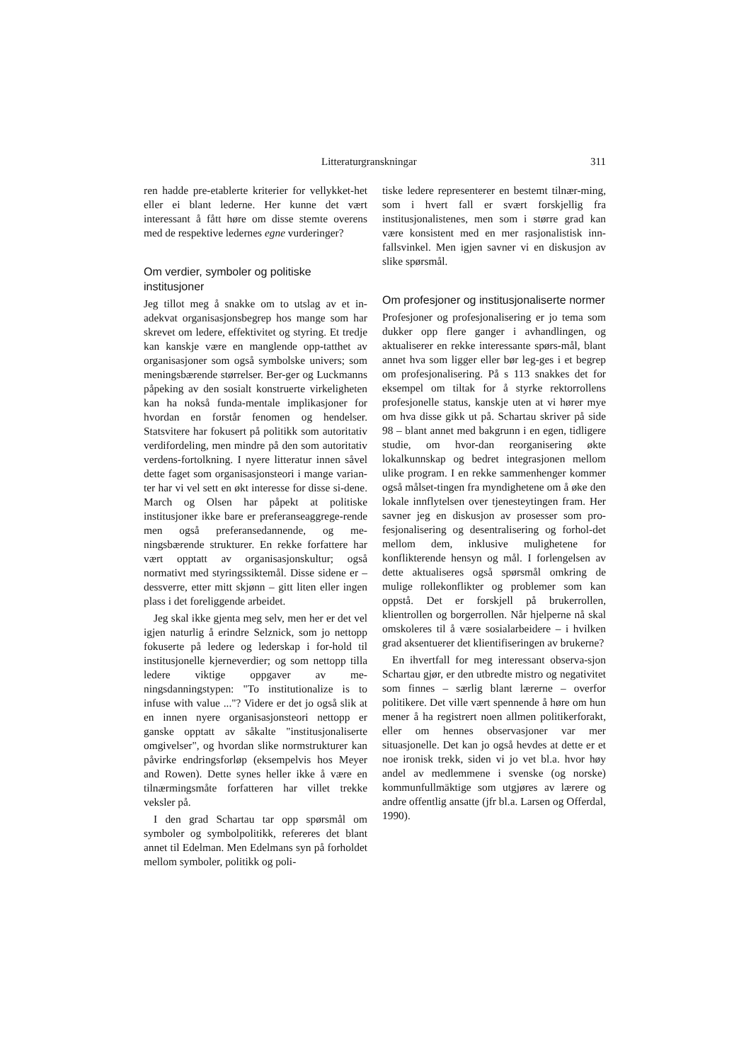Litteraturgranskningar 311
ren hadde pre-etablerte kriterier for vellykket-het eller ei blant lederne. Her kunne det vært interessant å fått høre om disse stemte overens med de respektive ledernes egne vurderinger?
Om verdier, symboler og politiske institusjoner
Jeg tillot meg å snakke om to utslag av et in-adekvat organisasjonsbegrep hos mange som har skrevet om ledere, effektivitet og styring. Et tredje kan kanskje være en manglende opp-tatthet av organisasjoner som også symbolske univers; som meningsbærende størrelser. Ber-ger og Luckmanns påpeking av den sosialt konstruerte virkeligheten kan ha nokså funda-mentale implikasjoner for hvordan en forstår fenomen og hendelser. Statsvitere har fokusert på politikk som autoritativ verdifordeling, men mindre på den som autoritativ verdens-fortolkning. I nyere litteratur innen såvel dette faget som organisasjonsteori i mange varian-ter har vi vel sett en økt interesse for disse si-dene. March og Olsen har påpekt at politiske institusjoner ikke bare er preferanseaggrege-rende men også preferansedannende, og me-ningsbærende strukturer. En rekke forfattere har vært opptatt av organisasjonskultur; også normativt med styringssiktemål. Disse sidene er – dessverre, etter mitt skjønn – gitt liten eller ingen plass i det foreliggende arbeidet.
Jeg skal ikke gjenta meg selv, men her er det vel igjen naturlig å erindre Selznick, som jo nettopp fokuserte på ledere og lederskap i for-hold til institusjonelle kjerneverdier; og som nettopp tilla ledere viktige oppgaver av me-ningsdanningstypen: "To institutionalize is to infuse with value ..."? Videre er det jo også slik at en innen nyere organisasjonsteori nettopp er ganske opptatt av såkalte "institusjonaliserte omgivelser", og hvordan slike normstrukturer kan påvirke endringsforløp (eksempelvis hos Meyer and Rowen). Dette synes heller ikke å være en tilnærmingsmåte forfatteren har villet trekke veksler på.
I den grad Schartau tar opp spørsmål om symboler og symbolpolitikk, refereres det blant annet til Edelman. Men Edelmans syn på forholdet mellom symboler, politikk og poli-
tiske ledere representerer en bestemt tilnær-ming, som i hvert fall er svært forskjellig fra institusjonalistenes, men som i større grad kan være konsistent med en mer rasjonalistisk inn-fallsvinkel. Men igjen savner vi en diskusjon av slike spørsmål.
Om profesjoner og institusjonaliserte normer
Profesjoner og profesjonalisering er jo tema som dukker opp flere ganger i avhandlingen, og aktualiserer en rekke interessante spørs-mål, blant annet hva som ligger eller bør leg-ges i et begrep om profesjonalisering. På s 113 snakkes det for eksempel om tiltak for å styrke rektorrollens profesjonelle status, kanskje uten at vi hører mye om hva disse gikk ut på. Schartau skriver på side 98 – blant annet med bakgrunn i en egen, tidligere studie, om hvor-dan reorganisering økte lokalkunnskap og bedret integrasjonen mellom ulike program. I en rekke sammenhenger kommer også målset-tingen fra myndighetene om å øke den lokale innflytelsen over tjenesteytingen fram. Her savner jeg en diskusjon av prosesser som pro-fesjonalisering og desentralisering og forhol-det mellom dem, inklusive mulighetene for konflikterende hensyn og mål. I forlengelsen av dette aktualiseres også spørsmål omkring de mulige rollekonflikter og problemer som kan oppstå. Det er forskjell på brukerrollen, klientrollen og borgerrollen. Når hjelperne nå skal omskoleres til å være sosialarbeidere – i hvilken grad aksentuerer det klientifiseringen av brukerne?
En ihvertfall for meg interessant observa-sjon Schartau gjør, er den utbredte mistro og negativitet som finnes – særlig blant lærerne – overfor politikere. Det ville vært spennende å høre om hun mener å ha registrert noen allmen politikerforakt, eller om hennes observasjoner var mer situasjonelle. Det kan jo også hevdes at dette er et noe ironisk trekk, siden vi jo vet bl.a. hvor høy andel av medlemmene i svenske (og norske) kommunfullmäktige som utgjøres av lærere og andre offentlig ansatte (jfr bl.a. Larsen og Offerdal, 1990).